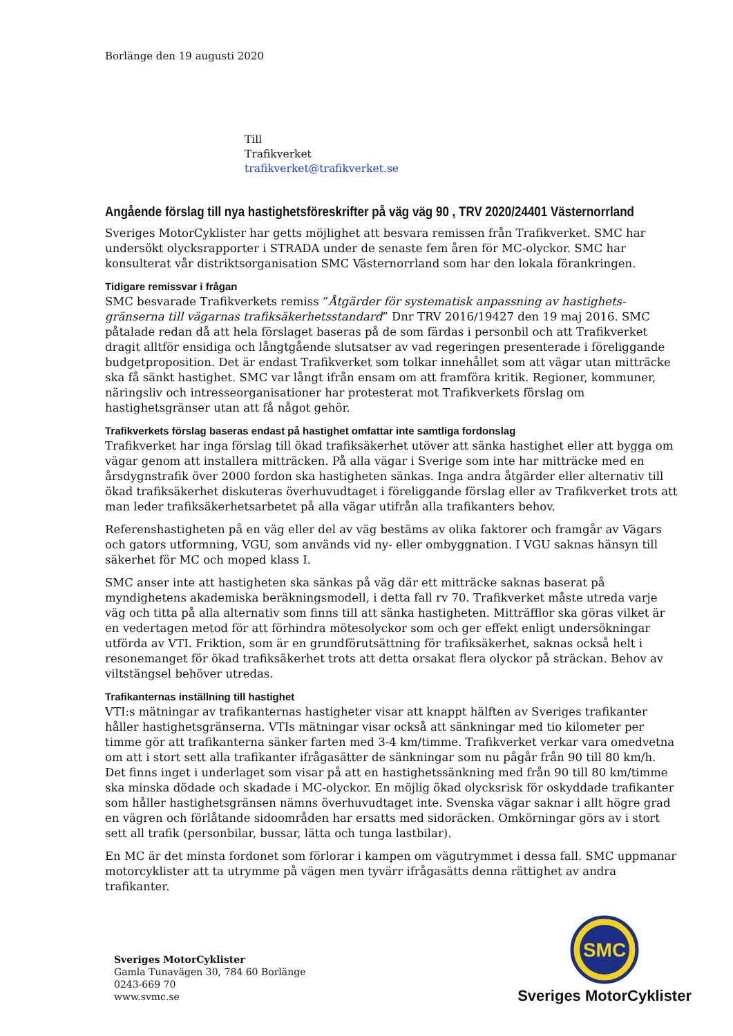Borlänge den 19 augusti 2020
Till
Trafikverket
trafikverket@trafikverket.se
Angående förslag till nya hastighetsföreskrifter på väg väg 90 , TRV 2020/24401 Västernorrland
Sveriges MotorCyklister har getts möjlighet att besvara remissen från Trafikverket. SMC har undersökt olycksrapporter i STRADA under de senaste fem åren för MC-olyckor. SMC har konsulterat vår distriktsorganisation SMC Västernorrland som har den lokala förankringen.
Tidigare remissvar i frågan
SMC besvarade Trafikverkets remiss ”Åtgärder för systematisk anpassning av hastighets-gränserna till vägarnas trafiksäkerhetsstandard” Dnr TRV 2016/19427 den 19 maj 2016. SMC påtalade redan då att hela förslaget baseras på de som färdas i personbil och att Trafikverket dragit alltför ensidiga och långtgående slutsatser av vad regeringen presenterade i föreliggande budgetproposition. Det är endast Trafikverket som tolkar innehållet som att vägar utan mitträcke ska få sänkt hastighet. SMC var långt ifrån ensam om att framföra kritik. Regioner, kommuner, näringsliv och intresseorganisationer har protesterat mot Trafikverkets förslag om hastighetsgränser utan att få något gehör.
Trafikverkets förslag baseras endast på hastighet omfattar inte samtliga fordonslag
Trafikverket har inga förslag till ökad trafiksäkerhet utöver att sänka hastighet eller att bygga om vägar genom att installera mitträcken. På alla vägar i Sverige som inte har mitträcke med en årsdygnstrafik över 2000 fordon ska hastigheten sänkas. Inga andra åtgärder eller alternativ till ökad trafiksäkerhet diskuteras överhuvudtaget i föreliggande förslag eller av Trafikverket trots att man leder trafiksäkerhetsarbetet på alla vägar utifrån alla trafikanters behov.
Referenshastigheten på en väg eller del av väg bestäms av olika faktorer och framgår av Vägars och gators utformning, VGU, som används vid ny- eller ombyggnation. I VGU saknas hänsyn till säkerhet för MC och moped klass I.
SMC anser inte att hastigheten ska sänkas på väg där ett mitträcke saknas baserat på myndighetens akademiska beräkningsmodell, i detta fall rv 70. Trafikverket måste utreda varje väg och titta på alla alternativ som finns till att sänka hastigheten. Mitträfflor ska göras vilket är en vedertagen metod för att förhindra mötesolyckor som och ger effekt enligt undersökningar utförda av VTI. Friktion, som är en grundförutsättning för trafiksäkerhet, saknas också helt i resonemanget för ökad trafiksäkerhet trots att detta orsakat flera olyckor på sträckan. Behov av viltstängsel behöver utredas.
Trafikanternas inställning till hastighet
VTI:s mätningar av trafikanternas hastigheter visar att knappt hälften av Sveriges trafikanter håller hastighetsgränserna. VTIs mätningar visar också att sänkningar med tio kilometer per timme gör att trafikanterna sänker farten med 3-4 km/timme. Trafikverket verkar vara omedvetna om att i stort sett alla trafikanter ifrågasätter de sänkningar som nu pågår från 90 till 80 km/h. Det finns inget i underlaget som visar på att en hastighetssänkning med från 90 till 80 km/timme ska minska dödade och skadade i MC-olyckor. En möjlig ökad olycksrisk för oskyddade trafikanter som håller hastighetsgränsen nämns överhuvudtaget inte. Svenska vägar saknar i allt högre grad en vägren och förlåtande sidoområden har ersatts med sidoräcken. Omkörningar görs av i stort sett all trafik (personbilar, bussar, lätta och tunga lastbilar).
En MC är det minsta fordonet som förlorar i kampen om vägutrymmet i dessa fall. SMC uppmanar motorcyklister att ta utrymme på vägen men tyvärr ifrågasätts denna rättighet av andra trafikanter.
Sveriges MotorCyklister
Gamla Tunavägen 30, 784 60 Borlänge
0243-669 70
www.svmc.se
SMC
Sveriges MotorCyklister